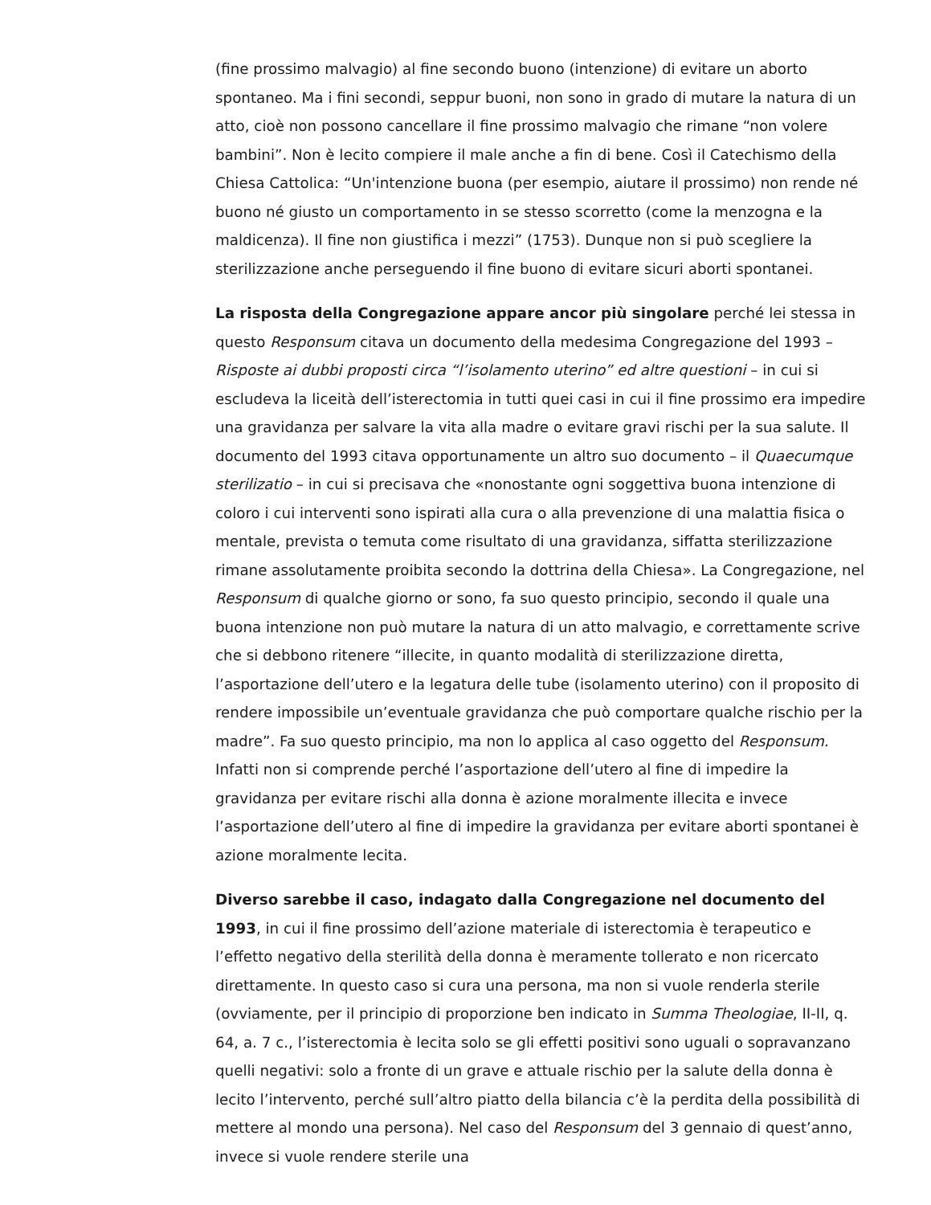(fine prossimo malvagio) al fine secondo buono (intenzione) di evitare un aborto spontaneo. Ma i fini secondi, seppur buoni, non sono in grado di mutare la natura di un atto, cioè non possono cancellare il fine prossimo malvagio che rimane “non volere bambini”. Non è lecito compiere il male anche a fin di bene. Così il Catechismo della Chiesa Cattolica: “Un'intenzione buona (per esempio, aiutare il prossimo) non rende né buono né giusto un comportamento in se stesso scorretto (come la menzogna e la maldicenza). Il fine non giustifica i mezzi” (1753). Dunque non si può scegliere la sterilizzazione anche perseguendo il fine buono di evitare sicuri aborti spontanei.
La risposta della Congregazione appare ancor più singolare perché lei stessa in questo Responsum citava un documento della medesima Congregazione del 1993 – Risposte ai dubbi proposti circa “l’isolamento uterino” ed altre questioni – in cui si escludeva la liceità dell’isterectomia in tutti quei casi in cui il fine prossimo era impedire una gravidanza per salvare la vita alla madre o evitare gravi rischi per la sua salute. Il documento del 1993 citava opportunamente un altro suo documento – il Quaecumque sterilizatio – in cui si precisava che «nonostante ogni soggettiva buona intenzione di coloro i cui interventi sono ispirati alla cura o alla prevenzione di una malattia fisica o mentale, prevista o temuta come risultato di una gravidanza, siffatta sterilizzazione rimane assolutamente proibita secondo la dottrina della Chiesa». La Congregazione, nel Responsum di qualche giorno or sono, fa suo questo principio, secondo il quale una buona intenzione non può mutare la natura di un atto malvagio, e correttamente scrive che si debbono ritenere “illecite, in quanto modalità di sterilizzazione diretta, l’asportazione dell’utero e la legatura delle tube (isolamento uterino) con il proposito di rendere impossibile un’eventuale gravidanza che può comportare qualche rischio per la madre”. Fa suo questo principio, ma non lo applica al caso oggetto del Responsum. Infatti non si comprende perché l’asportazione dell’utero al fine di impedire la gravidanza per evitare rischi alla donna è azione moralmente illecita e invece l’asportazione dell’utero al fine di impedire la gravidanza per evitare aborti spontanei è azione moralmente lecita.
Diverso sarebbe il caso, indagato dalla Congregazione nel documento del 1993, in cui il fine prossimo dell’azione materiale di isterectomia è terapeutico e l’effetto negativo della sterilità della donna è meramente tollerato e non ricercato direttamente. In questo caso si cura una persona, ma non si vuole renderla sterile (ovviamente, per il principio di proporzione ben indicato in Summa Theologiae, II-II, q. 64, a. 7 c., l’isterectomia è lecita solo se gli effetti positivi sono uguali o sopravanzano quelli negativi: solo a fronte di un grave e attuale rischio per la salute della donna è lecito l’intervento, perché sull’altro piatto della bilancia c’è la perdita della possibilità di mettere al mondo una persona). Nel caso del Responsum del 3 gennaio di quest’anno, invece si vuole rendere sterile una